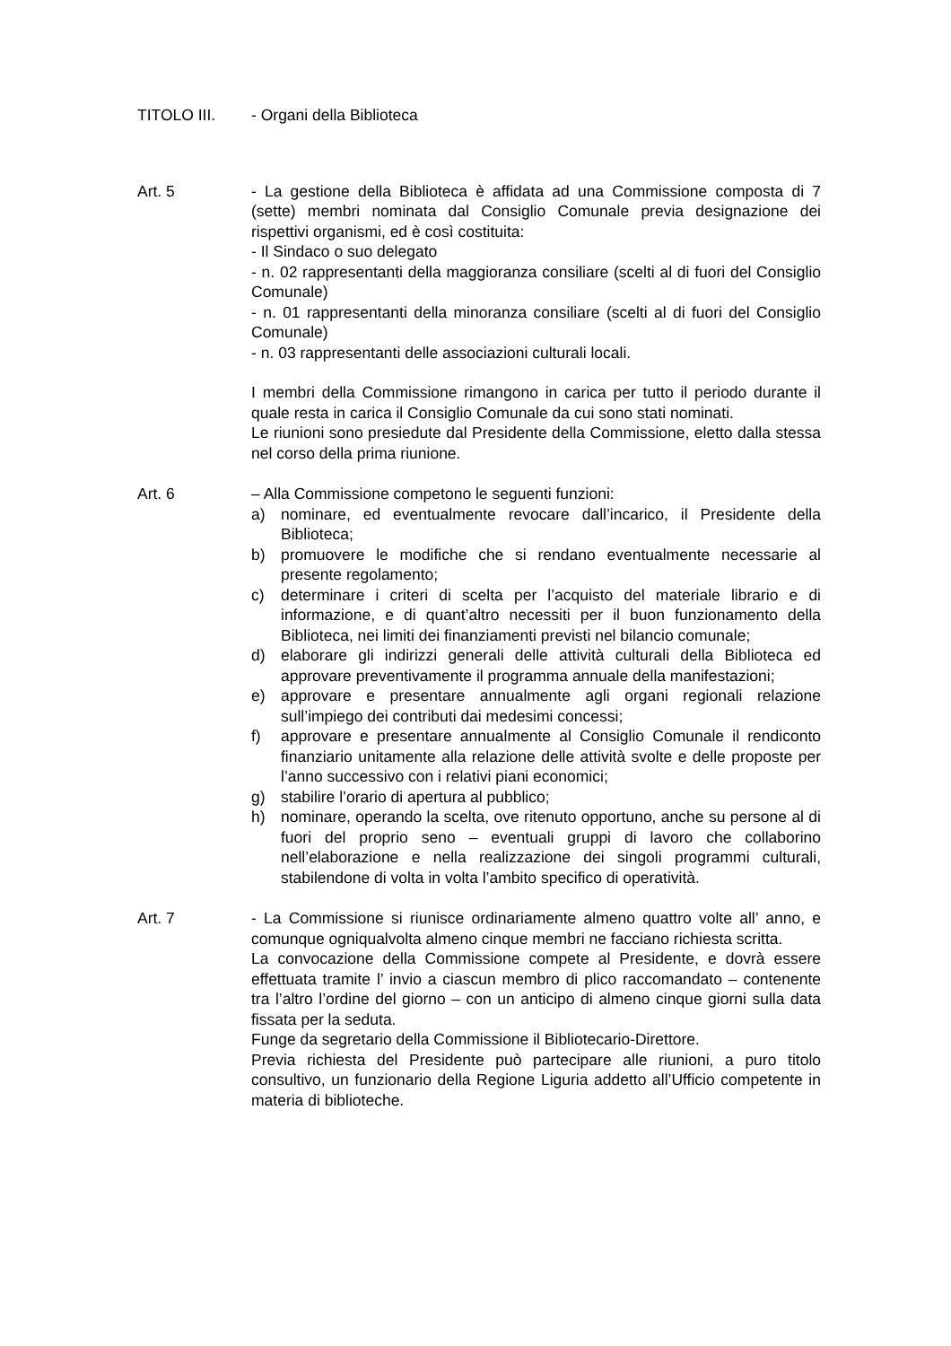TITOLO III. - Organi della Biblioteca
Art. 5 - La gestione della Biblioteca è affidata ad una Commissione composta di 7 (sette) membri nominata dal Consiglio Comunale previa designazione dei rispettivi organismi, ed è così costituita:
- Il Sindaco o suo delegato
- n. 02 rappresentanti della maggioranza consiliare (scelti al di fuori del Consiglio Comunale)
- n. 01 rappresentanti della minoranza consiliare (scelti al di fuori del Consiglio Comunale)
- n. 03 rappresentanti delle associazioni culturali locali.
I membri della Commissione rimangono in carica per tutto il periodo durante il quale resta in carica il Consiglio Comunale da cui sono stati nominati.
Le riunioni sono presiedute dal Presidente della Commissione, eletto dalla stessa nel corso della prima riunione.
Art. 6 – Alla Commissione competono le seguenti funzioni:
a) nominare, ed eventualmente revocare dall’incarico, il Presidente della Biblioteca;
b) promuovere le modifiche che si rendano eventualmente necessarie al presente regolamento;
c) determinare i criteri di scelta per l’acquisto del materiale librario e di informazione, e di quant’altro necessiti per il buon funzionamento della Biblioteca, nei limiti dei finanziamenti previsti nel bilancio comunale;
d) elaborare gli indirizzi generali delle attività culturali della Biblioteca ed approvare preventivamente il programma annuale della manifestazioni;
e) approvare e presentare annualmente agli organi regionali relazione sull’impiego dei contributi dai medesimi concessi;
f) approvare e presentare annualmente al Consiglio Comunale il rendiconto finanziario unitamente alla relazione delle attività svolte e delle proposte per l’anno successivo con i relativi piani economici;
g) stabilire l’orario di apertura al pubblico;
h) nominare, operando la scelta, ove ritenuto opportuno, anche su persone al di fuori del proprio seno – eventuali gruppi di lavoro che collaborino nell’elaborazione e nella realizzazione dei singoli programmi culturali, stabilendone di volta in volta l’ambito specifico di operatività.
Art. 7 - La Commissione si riunisce ordinariamente almeno quattro volte all’ anno, e comunque ogniqualvolta almeno cinque membri ne facciano richiesta scritta.
La convocazione della Commissione compete al Presidente, e dovrà essere effettuata tramite l’ invio a ciascun membro di plico raccomandato – contenente tra l’altro l’ordine del giorno – con un anticipo di almeno cinque giorni sulla data fissata per la seduta.
Funge da segretario della Commissione il Bibliotecario-Direttore.
Previa richiesta del Presidente può partecipare alle riunioni, a puro titolo consultivo, un funzionario della Regione Liguria addetto all’Ufficio competente in materia di biblioteche.